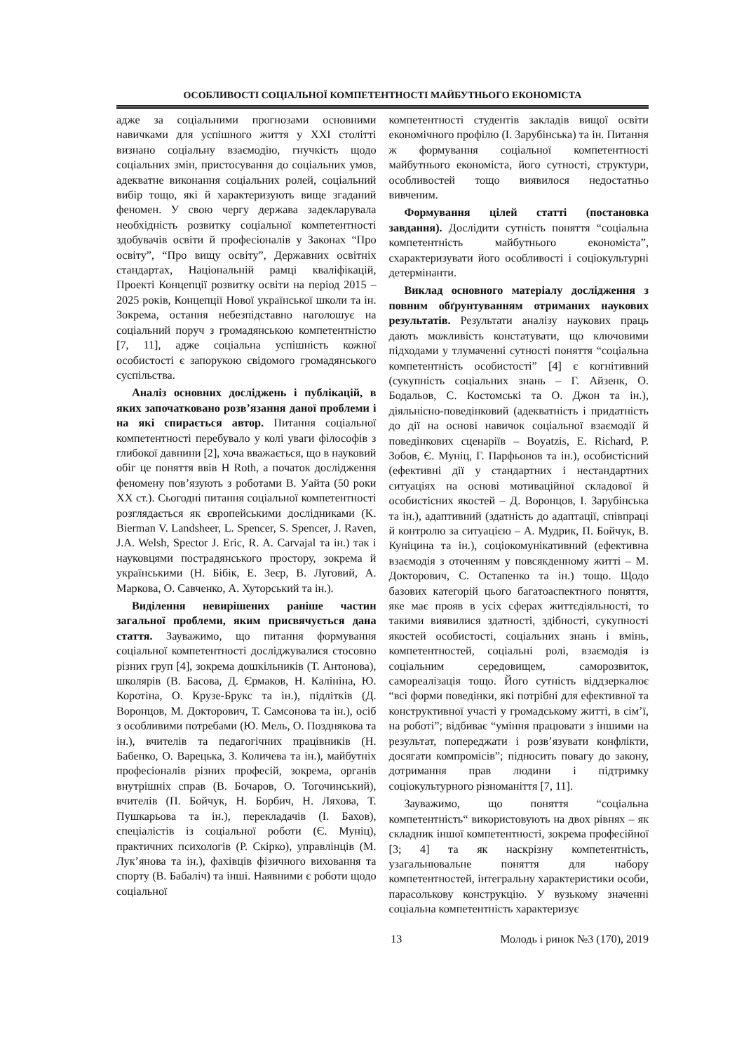ОСОБЛИВОСТІ СОЦІАЛЬНОЇ КОМПЕТЕНТНОСТІ МАЙБУТНЬОГО ЕКОНОМІСТА
адже за соціальними прогнозами основними навичками для успішного життя у ХХІ столітті визнано соціальну взаємодію, гнучкість щодо соціальних змін, пристосування до соціальних умов, адекватне виконання соціальних ролей, соціальний вибір тощо, які й характеризують вище згаданий феномен. У свою чергу держава задекларувала необхідність розвитку соціальної компетентності здобувачів освіти й професіоналів у Законах “Про освіту”, “Про вищу освіту”, Державних освітніх стандартах, Національній рамці кваліфікацій, Проекті Концепції розвитку освіти на період 2015 – 2025 років, Концепції Нової української школи та ін. Зокрема, остання небезпідставно наголошує на соціальний поруч з громадянською компетентністю [7, 11], адже соціальна успішність кожної особистості є запорукою свідомого громадянського суспільства.
Аналіз основних досліджень і публікацій, в яких започатковано розв’язання даної проблеми і на які спирається автор. Питання соціальної компетентності перебувало у колі уваги філософів з глибокої давнини [2], хоча вважається, що в науковий обіг це поняття ввів H Roth, а початок дослідження феномену пов’язують з роботами В. Уайта (50 роки ХХ ст.). Сьогодні питання соціальної компетентності розглядається як європейськими дослідниками (K. Bierman V. Landsheer, L. Spencer, S. Spencer, J. Raven, J.A. Welsh, Spector J. Eric, R. A. Carvajal та ін.) так і науковцями пострадянського простору, зокрема й українськими (Н. Бібік, Е. Зеєр, В. Луговий, А. Маркова, О. Савченко, А. Хуторський та ін.).
Виділення невирішених раніше частин загальної проблеми, яким присвячується дана стаття. Зауважимо, що питання формування соціальної компетентності досліджувалися стосовно різних груп [4], зокрема дошкільників (Т. Антонова), школярів (В. Басова, Д. Єрмаков, Н. Калініна, Ю. Коротіна, О. Крузе-Брукс та ін.), підлітків (Д. Воронцов, М. Докторович, Т. Самсонова та ін.), осіб з особливими потребами (Ю. Мель, О. Позднякова та ін.), вчителів та педагогічних працівників (Н. Бабенко, О. Варецька, З. Количева та ін.), майбутніх професіоналів різних професій, зокрема, органів внутрішніх справ (В. Бочаров, О. Тогочинський), вчителів (П. Бойчук, Н. Борбич, Н. Ляхова, Т. Пушкарьова та ін.), перекладачів (І. Бахов), спеціалістів із соціальної роботи (Є. Муніц), практичних психологів (Р. Скірко), управлінців (М. Лук’янова та ін.), фахівців фізичного виховання та спорту (В. Бабаліч) та інші. Наявними є роботи щодо соціальної
компетентності студентів закладів вищої освіти економічного профілю (І. Зарубінська) та ін. Питання ж формування соціальної компетентності майбутнього економіста, його сутності, структури, особливостей тощо виявилося недостатньо вивченим.
Формування цілей статті (постановка завдання). Дослідити сутність поняття “соціальна компетентність майбутнього економіста”, схарактеризувати його особливості і соціокультурні детермінанти.
Виклад основного матеріалу дослідження з повним обґрунтуванням отриманих наукових результатів. Результати аналізу наукових праць дають можливість констатувати, що ключовими підходами у тлумаченні сутності поняття “соціальна компетентність особистості” [4] є когнітивний (сукупність соціальних знань – Г. Айзенк, О. Бодальов, С. Костомські та О. Джон та ін.), діяльнісно-поведінковий (адекватність і придатність до дії на основі навичок соціальної взаємодії й поведінкових сценаріїв – Boyatzis, E. Richard, Р. Зобов, Є. Муніц, Г. Парфьонов та ін.), особистісний (ефективні дії у стандартних і нестандартних ситуаціях на основі мотиваційної складової й особистісних якостей – Д. Воронцов, І. Зарубінська та ін.), адаптивний (здатність до адаптації, співпраці й контролю за ситуацією – А. Мудрик, П. Бойчук, В. Куніцина та ін.), соціокомунікативний (ефективна взаємодія з оточенням у повсякденному житті – М. Докторович, С. Остапенко та ін.) тощо. Щодо базових категорій цього багатоаспектного поняття, яке має прояв в усіх сферах життєдіяльності, то такими виявилися здатності, здібності, сукупності якостей особистості, соціальних знань і вмінь, компетентностей, соціальні ролі, взаємодія із соціальним середовищем, саморозвиток, самореалізація тощо. Його сутність віддзеркалює “всі форми поведінки, які потрібні для ефективної та конструктивної участі у громадському житті, в сім’ї, на роботі”; відбиває “уміння працювати з іншими на результат, попереджати і розв’язувати конфлікти, досягати компромісів”; підносить повагу до закону, дотримання прав людини і підтримку соціокультурного різноманіття [7, 11].
Зауважимо, що поняття “соціальна компетентність“ використовують на двох рівнях – як складник іншої компетентності, зокрема професійної [3; 4] та як наскрізну компетентність, узагальнювальне поняття для набору компетентностей, інтегральну характеристики особи, парасолькову конструкцію. У вузькому значенні соціальна компетентність характеризує
13 Молодь і ринок №3 (170), 2019